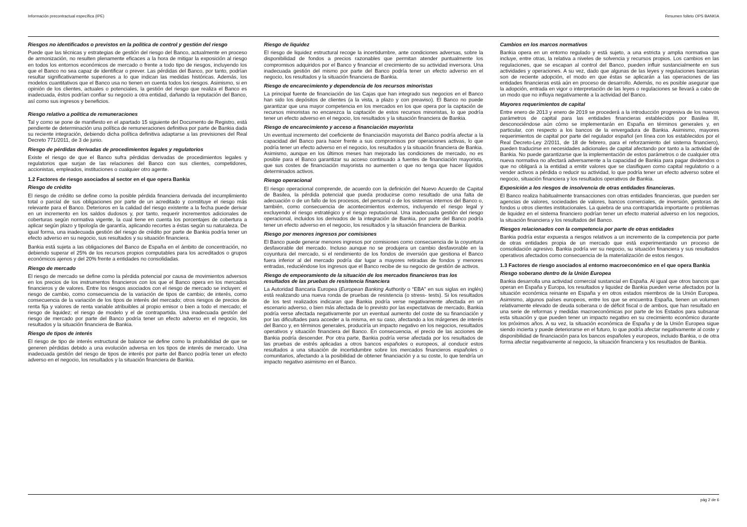Información precontractual específica (IPE) Resumen folleto OPS BANKIA
Riesgos no identificados o previstos en la política de control y gestión del riesgo
Puede que las técnicas y estrategias de gestión del riesgo del Banco, actualmente en proceso de armonización, no resulten plenamente eficaces a la hora de mitigar la exposición al riesgo en todos los entornos económicos de mercado o frente a todo tipo de riesgos, incluyendo los que el Banco no sea capaz de identificar o prever. Las pérdidas del Banco, por tanto, podrían resultar significativamente superiores a lo que indican las medidas históricas. Además, los modelos cuantitativos que el Banco usa no tienen en cuenta todos los riesgos. Asimismo, si en opinión de los clientes, actuales o potenciales, la gestión del riesgo que realiza el Banco es inadecuada, éstos podrían confiar su negocio a otra entidad, dañando la reputación del Banco, así como sus ingresos y beneficios.
Riesgo relativo a política de remuneraciones
Tal y como se pone de manifiesto en el apartado 15 siguiente del Documento de Registro, está pendiente de determinación una política de remuneraciones definitiva por parte de Bankia dada su reciente integración, debiendo dicha política definitiva adaptarse a las previsiones del Real Decreto 771/2011, de 3 de junio.
Riesgo de pérdidas derivadas de procedimientos legales y regulatorios
Existe el riesgo de que el Banco sufra pérdidas derivadas de procedimientos legales y regulatorios que surjan de las relaciones del Banco con sus clientes, competidores, accionistas, empleados, instituciones o cualquier otro agente.
1.2 Factores de riesgo asociados al sector en el que opera Bankia
Riesgo de crédito
El riesgo de crédito se define como la posible pérdida financiera derivada del incumplimiento total o parcial de sus obligaciones por parte de un acreditado y constituye el riesgo más relevante para el Banco. Deterioros en la calidad del riesgo existente a la fecha puede derivar en un incremento en los saldos dudosos y, por tanto, requerir incrementos adicionales de coberturas según normativa vigente, la cual tiene en cuenta los porcentajes de cobertura a aplicar según plazo y tipología de garantía, aplicando recortes a éstas según su naturaleza. De igual forma, una inadecuada gestión del riesgo de crédito por parte de Bankia podría tener un efecto adverso en su negocio, sus resultados y su situación financiera.
Bankia está sujeta a las obligaciones del Banco de España en el ámbito de concentración, no debiendo superar el 25% de los recursos propios computables para los acreditados o grupos económicos ajenos y del 20% frente a entidades no consolidadas.
Riesgo de mercado
El riesgo de mercado se define como la pérdida potencial por causa de movimientos adversos en los precios de los instrumentos financieros con los que el Banco opera en los mercados financieros y de valores. Entre los riesgos asociados con el riesgo de mercado se incluyen: el riesgo de cambio, como consecuencia de la variación de tipos de cambio; de interés, como consecuencia de la variación de los tipos de interés del mercado; otros riesgos de precios de renta fija y valores de renta variable atribuibles al propio emisor o bien a todo el mercado; el riesgo de liquidez; el riesgo de modelo y el de contrapartida. Una inadecuada gestión del riesgo de mercado por parte del Banco podría tener un efecto adverso en el negocio, los resultados y la situación financiera de Bankia.
Riesgo de tipos de interés
El riesgo de tipo de interés estructural de balance se define como la probabilidad de que se generen pérdidas debido a una evolución adversa en los tipos de interés de mercado. Una inadecuada gestión del riesgo de tipos de interés por parte del Banco podría tener un efecto adverso en el negocio, los resultados y la situación financiera de Bankia.
Riesgo de liquidez
El riesgo de liquidez estructural recoge la incertidumbre, ante condiciones adversas, sobre la disponibilidad de fondos a precios razonables que permitan atender puntualmente los compromisos adquiridos por el Banco y financiar el crecimiento de su actividad inversora. Una inadecuada gestión del mismo por parte del Banco podría tener un efecto adverso en el negocio, los resultados y la situación financiera de Bankia.
Riesgo de encarecimiento y dependencia de los recursos minoristas
La principal fuente de financiación de las Cajas que han integrado sus negocios en el Banco han sido los depósitos de clientes (a la vista, a plazo y con preaviso). El Banco no puede garantizar que una mayor competencia en los mercados en los que opera por la captación de recursos minoristas no encarezca la captación de estos recursos minoristas, lo que podría tener un efecto adverso en el negocio, los resultados y la situación financiera de Bankia.
Riesgo de encarecimiento y acceso a financiación mayorista
Un eventual incremento del coeficiente de financiación mayorista del Banco podría afectar a la capacidad del Banco para hacer frente a sus compromisos por operaciones activas, lo que podría tener un efecto adverso en el negocio, los resultados y la situación financiera de Bankia. Asimismo, aunque en los últimos meses han mejorado las condiciones de mercado, no es posible para el Banco garantizar su acceso continuado a fuentes de financiación mayorista, que sus costes de financiación mayorista no aumenten o que no tenga que hacer líquidos determinados activos.
Riesgo operacional
El riesgo operacional comprende, de acuerdo con la definición del Nuevo Acuerdo de Capital de Basilea, la pérdida potencial que pueda producirse como resultado de una falta de adecuación o de un fallo de los procesos, del personal o de los sistemas internos del Banco o, también, como consecuencia de acontecimientos externos, incluyendo el riesgo legal y excluyendo el riesgo estratégico y el riesgo reputacional. Una inadecuada gestión del riesgo operacional, incluidos los derivados de la integración de Bankia, por parte del Banco podría tener un efecto adverso en el negocio, los resultados y la situación financiera de Bankia.
Riesgo por menores ingresos por comisiones
El Banco puede generar menores ingresos por comisiones como consecuencia de la coyuntura desfavorable del mercado. Incluso aunque no se produjera un cambio desfavorable en la coyuntura del mercado, si el rendimiento de los fondos de inversión que gestiona el Banco fuera inferior al del mercado podría dar lugar a mayores retiradas de fondos y menores entradas, reduciéndose los ingresos que el Banco recibe de su negocio de gestión de activos.
Riesgo de empeoramiento de la situación de los mercados financieros tras los resultados de las pruebas de resistencia financiera
La Autoridad Bancaria Europea (European Banking Authority o “EBA” en sus siglas en inglés) está realizando una nueva ronda de pruebas de resistencia (o stress- tests). Si los resultados de los test realizados indicaran que Bankia podría verse negativamente afectada en un escenario adverso, o bien más afectada de lo previsto por las expectativas de mercado, Bankia podría verse afectada negativamente por un eventual aumento del coste de su financiación y por las dificultades para acceder a la misma, en su caso, afectando a los márgenes de interés del Banco y, en términos generales, produciría un impacto negativo en los negocios, resultados operativos y situación financiera del Banco. En consecuencia, el precio de las acciones de Bankia podría descender. Por otra parte, Bankia podría verse afectada por los resultados de las pruebas de estrés aplicadas a otros bancos españoles o europeos, al conducir estos resultados a una situación de incertidumbre sobre los mercados financieros españoles o comunitarios, afectando a la posibilidad de obtener financiación y a su coste, lo que tendría un impacto negativo asimismo en el Banco.
Cambios en los marcos normativos
Bankia opera en un entorno regulado y está sujeto, a una estricta y amplia normativa que incluye, entre otras, la relativa a niveles de solvencia y recursos propios. Los cambios en las regulaciones, que se escapan al control del Banco, pueden influir sustancialmente en sus actividades y operaciones. A su vez, dado que algunas de las leyes y regulaciones bancarias son de reciente adopción, el modo en que éstas se aplicarán a las operaciones de las entidades financieras está aún en proceso de desarrollo. Además, no es posible asegurar que la adopción, entrada en vigor o interpretación de las leyes o regulaciones se llevará a cabo de un modo que no influya negativamente a la actividad del Banco.
Mayores requerimientos de capital
Entre enero de 2013 y enero de 2019 se procederá a la introducción progresiva de los nuevos parámetros de capital para las entidades financieras establecidos por Basilea III, desconociéndose aún cómo se implementarán en España en términos generales y, en particular, con respecto a los bancos de la envergadura de Bankia. Asimismo, mayores requerimientos de capital por parte del regulador español (en línea con los establecidos por el Real Decreto-Ley 2/2011, de 18 de febrero, para el reforzamiento del sistema financiero), pueden traducirse en necesidades adicionales de capital afectando por tanto a la actividad de Bankia. No puede garantizarse que la implementación de estos parámetros o de cualquier otra nueva normativa no afectará adversamente a la capacidad de Bankia para pagar dividendos o que no obligará a la entidad a emitir valores que se clasifiquen como capital regulatorio o a vender activos a pérdida o reducir su actividad, lo que podría tener un efecto adverso sobre el negocio, situación financiera y los resultados operativos de Bankia.
Exposición a los riesgos de insolvencia de otras entidades financieras.
El Banco realiza habitualmente transacciones con otras entidades financieras, que pueden ser agencias de valores, sociedades de valores, bancos comerciales, de inversión, gestoras de fondos u otros clientes institucionales. La quiebra de una contrapartida importante o problemas de liquidez en el sistema financiero podrían tener un efecto material adverso en los negocios, la situación financiera y los resultados del Banco.
Riesgos relacionados con la competencia por parte de otras entidades
Bankia podría estar expuesta a riesgos relativos a un incremento de la competencia por parte de otras entidades propia de un mercado que está experimentando un proceso de consolidación agresivo. Bankia podría ver su negocio, su situación financiera y sus resultados operativos afectados como consecuencia de la materialización de estos riesgos.
1.3 Factores de riesgo asociados al entorno macroeconómico en el que opera Bankia
Riesgo soberano dentro de la Unión Europea
Bankia desarrolla una actividad comercial sustancial en España. Al igual que otros bancos que operan en España y Europa, los resultados y liquidez de Bankia pueden verse afectados por la situación económica reinante en España y en otros estados miembros de la Unión Europea. Asimismo, algunos países europeos, entre los que se encuentra España, tienen un volumen relativamente elevado de deuda soberana o de déficit fiscal o de ambos, que han resultado en una serie de reformas y medidas macroeconómicas por parte de los Estados para subsanar esta situación y que pueden tener un impacto negativo en su crecimiento económico durante los próximos años. A su vez, la situación económica de España y de la Unión Europea sigue siendo incierta y puede deteriorarse en el futuro, lo que podría afectar negativamente al coste y disponibilidad de financiación para los bancos españoles y europeos, incluido Bankia, o de otra forma afectar negativamente al negocio, la situación financiera y los resultados de Bankia.
pág 2 de 6